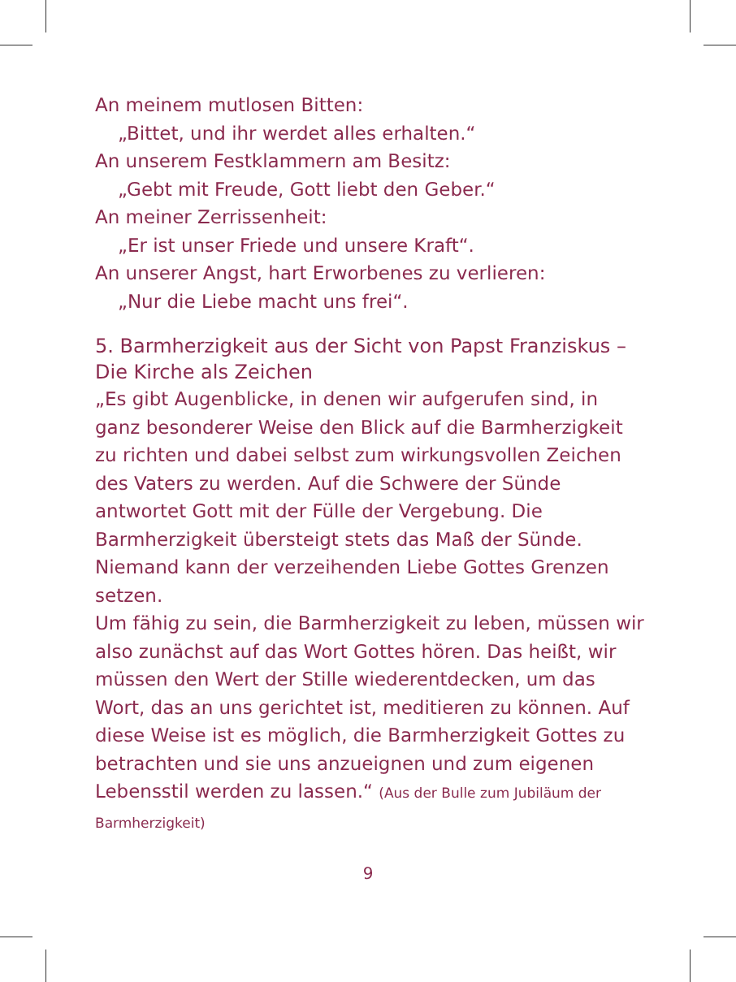An meinem mutlosen Bitten:
„Bittet, und ihr werdet alles erhalten.“
An unserem Festklammern am Besitz:
„Gebt mit Freude, Gott liebt den Geber.“
An meiner Zerrissenheit:
„Er ist unser Friede und unsere Kraft“.
An unserer Angst, hart Erworbenes zu verlieren:
„Nur die Liebe macht uns frei“.
5. Barmherzigkeit aus der Sicht von Papst Franziskus – Die Kirche als Zeichen
„Es gibt Augenblicke, in denen wir aufgerufen sind, in ganz besonderer Weise den Blick auf die Barmherzigkeit zu richten und dabei selbst zum wirkungsvollen Zeichen des Vaters zu werden. Auf die Schwere der Sünde antwortet Gott mit der Fülle der Vergebung. Die Barmherzigkeit übersteigt stets das Maß der Sünde. Niemand kann der verzeihenden Liebe Gottes Grenzen setzen.
Um fähig zu sein, die Barmherzigkeit zu leben, müssen wir also zunächst auf das Wort Gottes hören. Das heißt, wir müssen den Wert der Stille wiederentdecken, um das Wort, das an uns gerichtet ist, meditieren zu können. Auf diese Weise ist es möglich, die Barmherzigkeit Gottes zu betrachten und sie uns anzueignen und zum eigenen Lebensstil werden zu lassen.“ (Aus der Bulle zum Jubiläum der Barmherzigkeit)
9